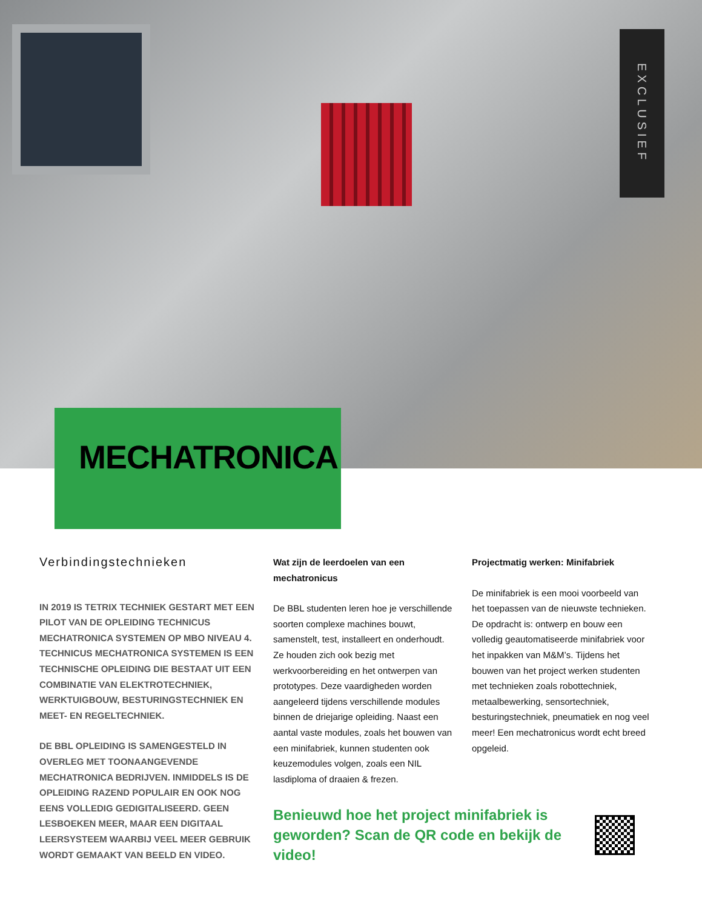EXCLUSIEF
MECHATRONICA
Verbindingstechnieken
IN 2019 IS TETRIX TECHNIEK GESTART MET EEN PILOT VAN DE OPLEIDING TECHNICUS MECHATRONICA SYSTEMEN OP MBO NIVEAU 4. TECHNICUS MECHATRONICA SYSTEMEN IS EEN TECHNISCHE OPLEIDING DIE BESTAAT UIT EEN COMBINATIE VAN ELEKTROTECHNIEK, WERKTUIGBOUW, BESTURINGSTECHNIEK EN MEET- EN REGELTECHNIEK.
DE BBL OPLEIDING IS SAMENGESTELD IN OVERLEG MET TOONAANGEVENDE MECHATRONICA BEDRIJVEN. INMIDDELS IS DE OPLEIDING RAZEND POPULAIR EN OOK NOG EENS VOLLEDIG GEDIGITALISEERD. GEEN LESBOEKEN MEER, MAAR EEN DIGITAAL LEERSYSTEEM WAARBIJ VEEL MEER GEBRUIK WORDT GEMAAKT VAN BEELD EN VIDEO.
Wat zijn de leerdoelen van een mechatronicus
De BBL studenten leren hoe je verschillende soorten complexe machines bouwt, samenstelt, test, installeert en onderhoudt. Ze houden zich ook bezig met werkvoorbereiding en het ontwerpen van prototypes. Deze vaardigheden worden aangeleerd tijdens verschillende modules binnen de driejarige opleiding. Naast een aantal vaste modules, zoals het bouwen van een minifabriek, kunnen studenten ook keuzemodules volgen, zoals een NIL lasdiploma of draaien & frezen.
Benieuwd hoe het project minifabriek is geworden? Scan de QR code en bekijk de video!
Projectmatig werken: Minifabriek
De minifabriek is een mooi voorbeeld van het toepassen van de nieuwste technieken. De opdracht is: ontwerp en bouw een volledig geautomatiseerde minifabriek voor het inpakken van M&M’s. Tijdens het bouwen van het project werken studenten met technieken zoals robottechniek, metaalbewerking, sensortechniek, besturingstechniek, pneumatiek en nog veel meer! Een mechatronicus wordt echt breed opgeleid.